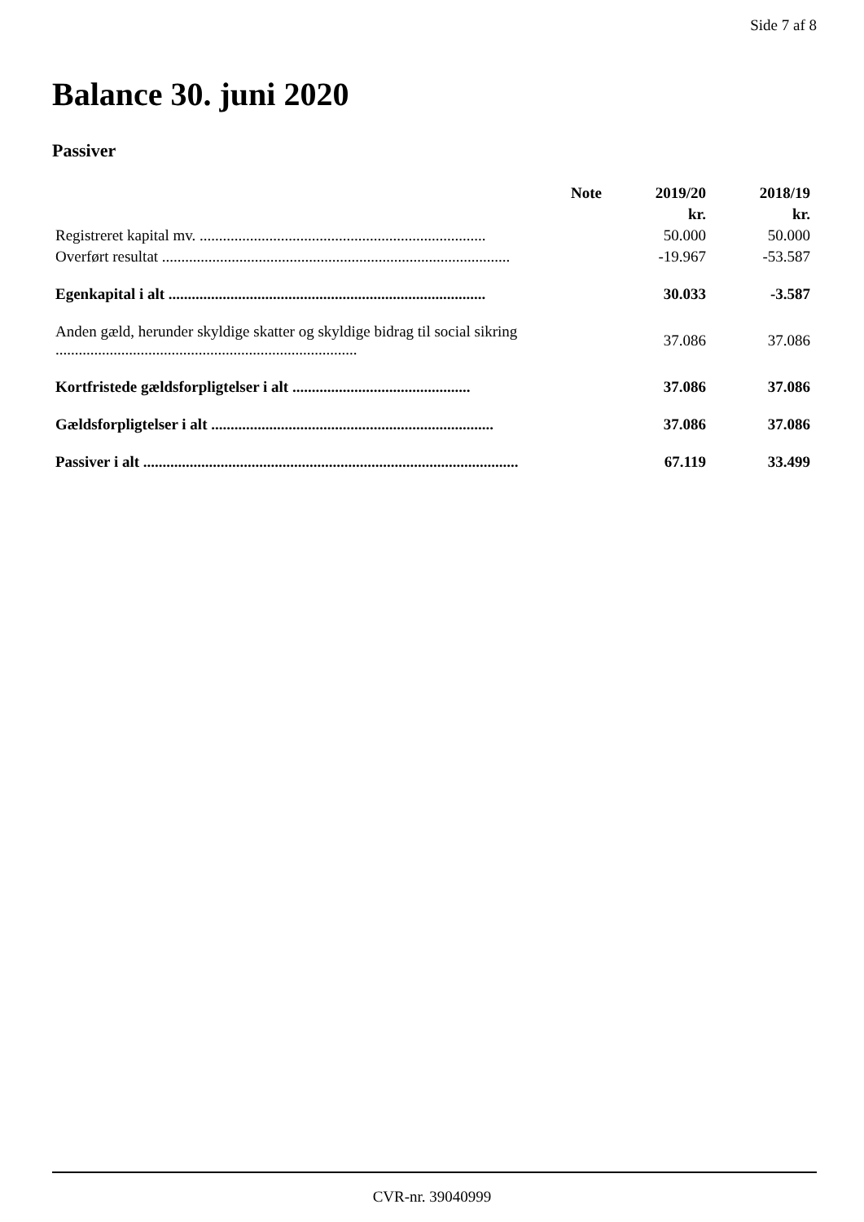Side 7 af 8
Balance 30. juni 2020
Passiver
| | | Note | 2019/20 | 2018/19 |
| --- | --- | --- | --- | --- |
| | | | kr. | kr. |
| Registreret kapital mv. .......................................................................... | | | 50.000 | 50.000 |
| Overført resultat .......................................................................................... | | | -19.967 | -53.587 |
| Egenkapital i alt .................................................................................. | | | 30.033 | -3.587 |
| Anden gæld, herunder skyldige skatter og skyldige bidrag til social sikring .............................................................................. | | | 37.086 | 37.086 |
| Kortfristede gældsforpligtelser i alt .............................................. | | | 37.086 | 37.086 |
| Gældsforpligtelser i alt ......................................................................... | | | 37.086 | 37.086 |
| Passiver i alt ................................................................................................. | | | 67.119 | 33.499 |
CVR-nr. 39040999